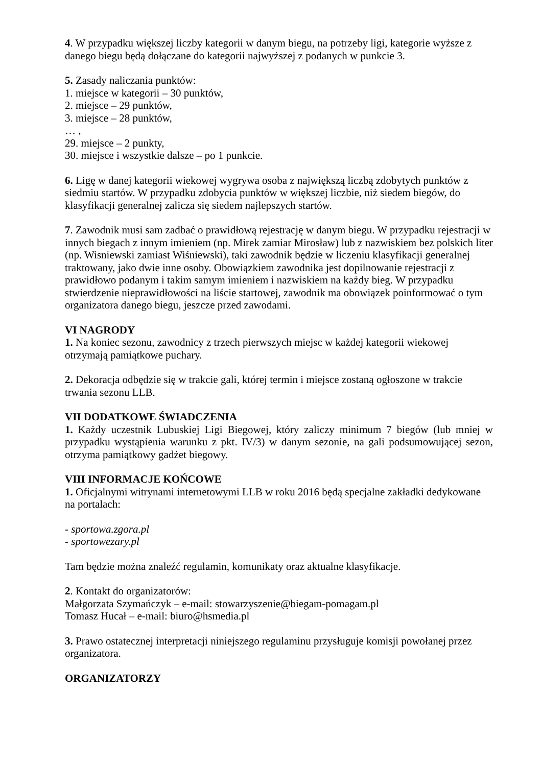4. W przypadku większej liczby kategorii w danym biegu, na potrzeby ligi, kategorie wyższe z danego biegu będą dołączane do kategorii najwyższej z podanych w punkcie 3.
5. Zasady naliczania punktów:
1. miejsce w kategorii – 30 punktów,
2. miejsce – 29 punktów,
3. miejsce – 28 punktów,
… ,
29. miejsce – 2 punkty,
30. miejsce i wszystkie dalsze – po 1 punkcie.
6. Ligę w danej kategorii wiekowej wygrywa osoba z największą liczbą zdobytych punktów z siedmiu startów. W przypadku zdobycia punktów w większej liczbie, niż siedem biegów, do klasyfikacji generalnej zalicza się siedem najlepszych startów.
7. Zawodnik musi sam zadbać o prawidłową rejestrację w danym biegu. W przypadku rejestracji w innych biegach z innym imieniem (np. Mirek zamiar Mirosław) lub z nazwiskiem bez polskich liter (np. Wisniewski zamiast Wiśniewski), taki zawodnik będzie w liczeniu klasyfikacji generalnej traktowany, jako dwie inne osoby. Obowiązkiem zawodnika jest dopilnowanie rejestracji z prawidłowo podanym i takim samym imieniem i nazwiskiem na każdy bieg. W przypadku stwierdzenie nieprawidłowości na liście startowej, zawodnik ma obowiązek poinformować o tym organizatora danego biegu, jeszcze przed zawodami.
VI NAGRODY
1. Na koniec sezonu, zawodnicy z trzech pierwszych miejsc w każdej kategorii wiekowej otrzymają pamiątkowe puchary.
2. Dekoracja odbędzie się w trakcie gali, której termin i miejsce zostaną ogłoszone w trakcie trwania sezonu LLB.
VII DODATKOWE ŚWIADCZENIA
1. Każdy uczestnik Lubuskiej Ligi Biegowej, który zaliczy minimum 7 biegów (lub mniej w przypadku wystąpienia warunku z pkt. IV/3) w danym sezonie, na gali podsumowującej sezon, otrzyma pamiątkowy gadżet biegowy.
VIII INFORMACJE KOŃCOWE
1. Oficjalnymi witrynami internetowymi LLB w roku 2016 będą specjalne zakładki dedykowane na portalach:
- sportowa.zgora.pl
- sportowezary.pl
Tam będzie można znaleźć regulamin, komunikaty oraz aktualne klasyfikacje.
2. Kontakt do organizatorów:
Małgorzata Szymańczyk – e-mail: stowarzyszenie@biegam-pomagam.pl
Tomasz Hucał – e-mail: biuro@hsmedia.pl
3. Prawo ostatecznej interpretacji niniejszego regulaminu przysługuje komisji powołanej przez organizatora.
ORGANIZATORZY